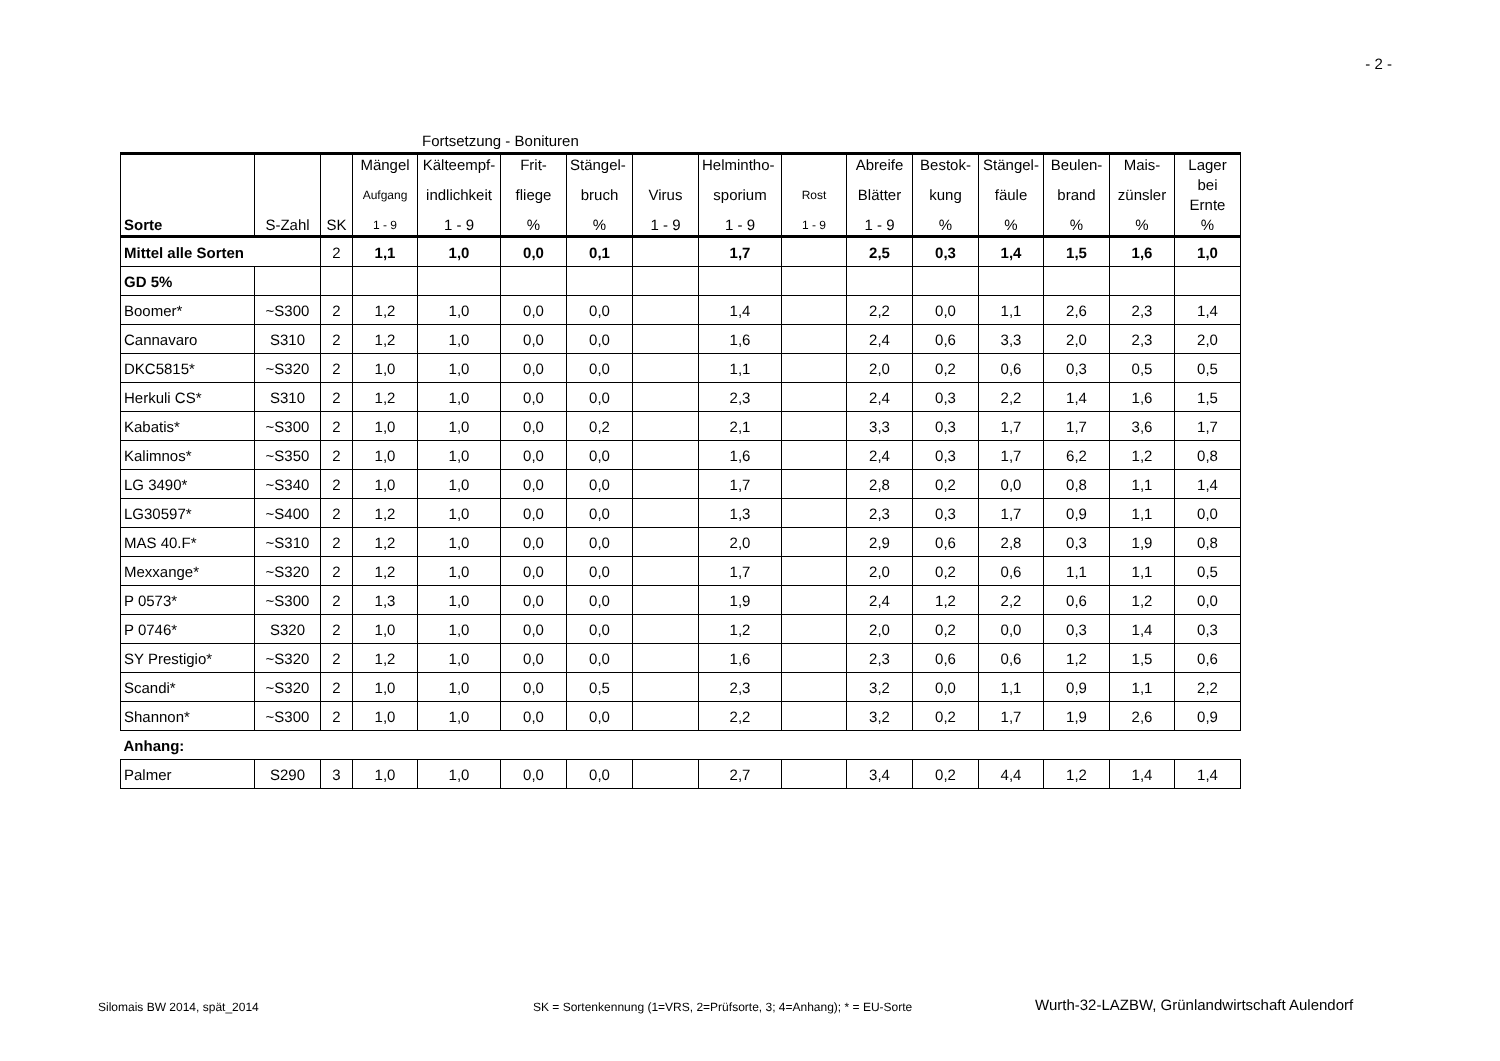- 2 -
Fortsetzung - Bonituren
| | | | Mängel | Kälteempf- | Frit- | Stängel- | | Helmintho- | | Abreife | Bestok- | Stängel- | Beulen- | Mais- | Lager |
| | | | Aufgang | indlichkeit | fliege | bruch | Virus | sporium | Rost | Blätter | kung | fäule | brand | zünsler | bei Ernte |
| Sorte | S-Zahl | SK | 1 - 9 | 1 - 9 | % | % | 1 - 9 | 1 - 9 | 1 - 9 | 1 - 9 | % | % | % | % | % |
| Mittel alle Sorten | | 2 | 1,1 | 1,0 | 0,0 | 0,1 | | 1,7 | | 2,5 | 0,3 | 1,4 | 1,5 | 1,6 | 1,0 |
| GD 5% | | | | | | | | | | | | | | | |
| Boomer* | ~S300 | 2 | 1,2 | 1,0 | 0,0 | 0,0 | | 1,4 | | 2,2 | 0,0 | 1,1 | 2,6 | 2,3 | 1,4 |
| Cannavaro | S310 | 2 | 1,2 | 1,0 | 0,0 | 0,0 | | 1,6 | | 2,4 | 0,6 | 3,3 | 2,0 | 2,3 | 2,0 |
| DKC5815* | ~S320 | 2 | 1,0 | 1,0 | 0,0 | 0,0 | | 1,1 | | 2,0 | 0,2 | 0,6 | 0,3 | 0,5 | 0,5 |
| Herkuli CS* | S310 | 2 | 1,2 | 1,0 | 0,0 | 0,0 | | 2,3 | | 2,4 | 0,3 | 2,2 | 1,4 | 1,6 | 1,5 |
| Kabatis* | ~S300 | 2 | 1,0 | 1,0 | 0,0 | 0,2 | | 2,1 | | 3,3 | 0,3 | 1,7 | 1,7 | 3,6 | 1,7 |
| Kalimnos* | ~S350 | 2 | 1,0 | 1,0 | 0,0 | 0,0 | | 1,6 | | 2,4 | 0,3 | 1,7 | 6,2 | 1,2 | 0,8 |
| LG 3490* | ~S340 | 2 | 1,0 | 1,0 | 0,0 | 0,0 | | 1,7 | | 2,8 | 0,2 | 0,0 | 0,8 | 1,1 | 1,4 |
| LG30597* | ~S400 | 2 | 1,2 | 1,0 | 0,0 | 0,0 | | 1,3 | | 2,3 | 0,3 | 1,7 | 0,9 | 1,1 | 0,0 |
| MAS 40.F* | ~S310 | 2 | 1,2 | 1,0 | 0,0 | 0,0 | | 2,0 | | 2,9 | 0,6 | 2,8 | 0,3 | 1,9 | 0,8 |
| Mexxange* | ~S320 | 2 | 1,2 | 1,0 | 0,0 | 0,0 | | 1,7 | | 2,0 | 0,2 | 0,6 | 1,1 | 1,1 | 0,5 |
| P 0573* | ~S300 | 2 | 1,3 | 1,0 | 0,0 | 0,0 | | 1,9 | | 2,4 | 1,2 | 2,2 | 0,6 | 1,2 | 0,0 |
| P 0746* | S320 | 2 | 1,0 | 1,0 | 0,0 | 0,0 | | 1,2 | | 2,0 | 0,2 | 0,0 | 0,3 | 1,4 | 0,3 |
| SY Prestigio* | ~S320 | 2 | 1,2 | 1,0 | 0,0 | 0,0 | | 1,6 | | 2,3 | 0,6 | 0,6 | 1,2 | 1,5 | 0,6 |
| Scandi* | ~S320 | 2 | 1,0 | 1,0 | 0,0 | 0,5 | | 2,3 | | 3,2 | 0,0 | 1,1 | 0,9 | 1,1 | 2,2 |
| Shannon* | ~S300 | 2 | 1,0 | 1,0 | 0,0 | 0,0 | | 2,2 | | 3,2 | 0,2 | 1,7 | 1,9 | 2,6 | 0,9 |
| Anhang: | | | | | | | | | | | | | | | |
| Palmer | S290 | 3 | 1,0 | 1,0 | 0,0 | 0,0 | | 2,7 | | 3,4 | 0,2 | 4,4 | 1,2 | 1,4 | 1,4 |
Silomais BW 2014, spät_2014
SK = Sortenkennung (1=VRS, 2=Prüfsorte, 3; 4=Anhang); * = EU-Sorte
Wurth-32-LAZBW, Grünlandwirtschaft Aulendorf